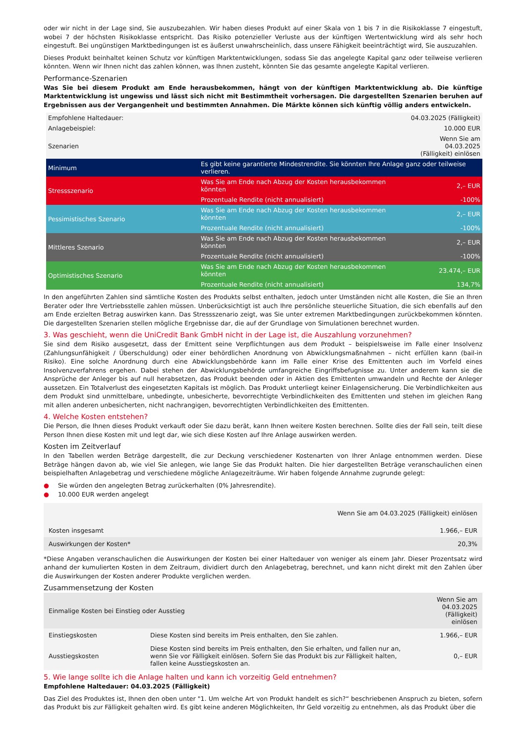oder wir nicht in der Lage sind, Sie auszubezahlen. Wir haben dieses Produkt auf einer Skala von 1 bis 7 in die Risikoklasse 7 eingestuft, wobei 7 der höchsten Risikoklasse entspricht. Das Risiko potenzieller Verluste aus der künftigen Wertentwicklung wird als sehr hoch eingestuft. Bei ungünstigen Marktbedingungen ist es äußerst unwahrscheinlich, dass unsere Fähigkeit beeinträchtigt wird, Sie auszuzahlen.
Dieses Produkt beinhaltet keinen Schutz vor künftigen Marktentwicklungen, sodass Sie das angelegte Kapital ganz oder teilweise verlieren könnten. Wenn wir Ihnen nicht das zahlen können, was Ihnen zusteht, könnten Sie das gesamte angelegte Kapital verlieren.
Performance-Szenarien
Was Sie bei diesem Produkt am Ende herausbekommen, hängt von der künftigen Marktentwicklung ab. Die künftige Marktentwicklung ist ungewiss und lässt sich nicht mit Bestimmtheit vorhersagen. Die dargestellten Szenarien beruhen auf Ergebnissen aus der Vergangenheit und bestimmten Annahmen. Die Märkte können sich künftig völlig anders entwickeln.
| Empfohlene Haltedauer: | | 04.03.2025 (Fälligkeit) |
| Anlagebeispiel: | | 10.000 EUR |
| Szenarien | | Wenn Sie am 04.03.2025 (Fälligkeit) einlösen |
| Minimum | Es gibt keine garantierte Mindestrendite. Sie könnten Ihre Anlage ganz oder teilweise verlieren. | |
| Stressszenario | Was Sie am Ende nach Abzug der Kosten herausbekommen könnten | 2,– EUR |
| | Prozentuale Rendite (nicht annualisiert) | -100% |
| Pessimistisches Szenario | Was Sie am Ende nach Abzug der Kosten herausbekommen könnten | 2,– EUR |
| | Prozentuale Rendite (nicht annualisiert) | -100% |
| Mittleres Szenario | Was Sie am Ende nach Abzug der Kosten herausbekommen könnten | 2,– EUR |
| | Prozentuale Rendite (nicht annualisiert) | -100% |
| Optimistisches Szenario | Was Sie am Ende nach Abzug der Kosten herausbekommen könnten | 23.474,– EUR |
| | Prozentuale Rendite (nicht annualisiert) | 134,7% |
In den angeführten Zahlen sind sämtliche Kosten des Produkts selbst enthalten, jedoch unter Umständen nicht alle Kosten, die Sie an Ihren Berater oder Ihre Vertriebsstelle zahlen müssen. Unberücksichtigt ist auch Ihre persönliche steuerliche Situation, die sich ebenfalls auf den am Ende erzielten Betrag auswirken kann. Das Stressszenario zeigt, was Sie unter extremen Marktbedingungen zurückbekommen könnten. Die dargestellten Szenarien stellen mögliche Ergebnisse dar, die auf der Grundlage von Simulationen berechnet wurden.
3. Was geschieht, wenn die UniCredit Bank GmbH nicht in der Lage ist, die Auszahlung vorzunehmen?
Sie sind dem Risiko ausgesetzt, dass der Emittent seine Verpflichtungen aus dem Produkt – beispielsweise im Falle einer Insolvenz (Zahlungsunfähigkeit / Überschuldung) oder einer behördlichen Anordnung von Abwicklungsmaßnahmen – nicht erfüllen kann (bail-in Risiko). Eine solche Anordnung durch eine Abwicklungsbehörde kann im Falle einer Krise des Emittenten auch im Vorfeld eines Insolvenzverfahrens ergehen. Dabei stehen der Abwicklungsbehörde umfangreiche Eingriffsbefugnisse zu. Unter anderem kann sie die Ansprüche der Anleger bis auf null herabsetzen, das Produkt beenden oder in Aktien des Emittenten umwandeln und Rechte der Anleger aussetzen. Ein Totalverlust des eingesetzten Kapitals ist möglich. Das Produkt unterliegt keiner Einlagensicherung. Die Verbindlichkeiten aus dem Produkt sind unmittelbare, unbedingte, unbesicherte, bevorrechtigte Verbindlichkeiten des Emittenten und stehen im gleichen Rang mit allen anderen unbesicherten, nicht nachrangigen, bevorrechtigten Verbindlichkeiten des Emittenten.
4. Welche Kosten entstehen?
Die Person, die Ihnen dieses Produkt verkauft oder Sie dazu berät, kann Ihnen weitere Kosten berechnen. Sollte dies der Fall sein, teilt diese Person Ihnen diese Kosten mit und legt dar, wie sich diese Kosten auf Ihre Anlage auswirken werden.
Kosten im Zeitverlauf
In den Tabellen werden Beträge dargestellt, die zur Deckung verschiedener Kostenarten von Ihrer Anlage entnommen werden. Diese Beträge hängen davon ab, wie viel Sie anlegen, wie lange Sie das Produkt halten. Die hier dargestellten Beträge veranschaulichen einen beispielhaften Anlagebetrag und verschiedene mögliche Anlagezeiträume. Wir haben folgende Annahme zugrunde gelegt:
● Sie würden den angelegten Betrag zurückerhalten (0% Jahresrendite).
● 10.000 EUR werden angelegt
| | Wenn Sie am 04.03.2025 (Fälligkeit) einlösen |
| Kosten insgesamt | 1.966,– EUR |
| Auswirkungen der Kosten* | 20,3% |
*Diese Angaben veranschaulichen die Auswirkungen der Kosten bei einer Haltedauer von weniger als einem Jahr. Dieser Prozentsatz wird anhand der kumulierten Kosten in dem Zeitraum, dividiert durch den Anlagebetrag, berechnet, und kann nicht direkt mit den Zahlen über die Auswirkungen der Kosten anderer Produkte verglichen werden.
Zusammensetzung der Kosten
| Einmalige Kosten bei Einstieg oder Ausstieg | | Wenn Sie am 04.03.2025 (Fälligkeit) einlösen |
| Einstiegskosten | Diese Kosten sind bereits im Preis enthalten, den Sie zahlen. | 1.966,– EUR |
| Ausstiegskosten | Diese Kosten sind bereits im Preis enthalten, den Sie erhalten, und fallen nur an, wenn Sie vor Fälligkeit einlösen. Sofern Sie das Produkt bis zur Fälligkeit halten, fallen keine Ausstiegskosten an. | 0,– EUR |
5. Wie lange sollte ich die Anlage halten und kann ich vorzeitig Geld entnehmen?
Empfohlene Haltedauer: 04.03.2025 (Fälligkeit)
Das Ziel des Produktes ist, Ihnen den oben unter "1. Um welche Art von Produkt handelt es sich?“ beschriebenen Anspruch zu bieten, sofern das Produkt bis zur Fälligkeit gehalten wird. Es gibt keine anderen Möglichkeiten, Ihr Geld vorzeitig zu entnehmen, als das Produkt über die